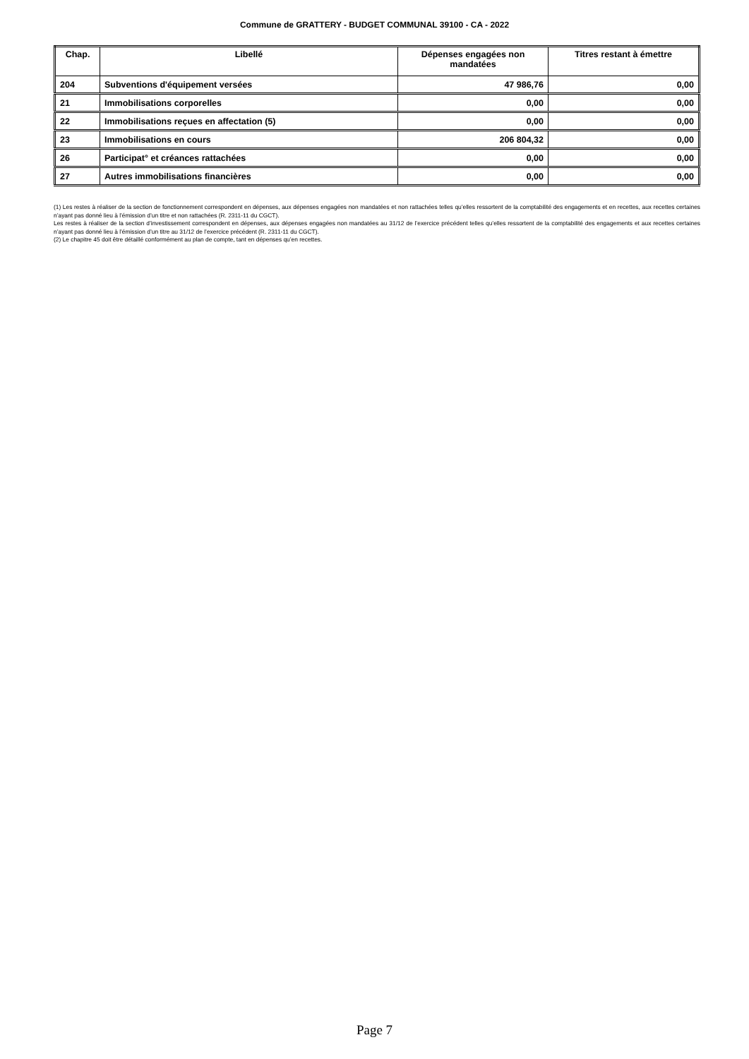Commune de GRATTERY - BUDGET COMMUNAL 39100 - CA - 2022
| Chap. | Libellé | Dépenses engagées non mandatées | Titres restant à émettre |
| --- | --- | --- | --- |
| 204 | Subventions d'équipement versées | 47 986,76 | 0,00 |
| 21 | Immobilisations corporelles | 0,00 | 0,00 |
| 22 | Immobilisations reçues en affectation (5) | 0,00 | 0,00 |
| 23 | Immobilisations en cours | 206 804,32 | 0,00 |
| 26 | Participat° et créances rattachées | 0,00 | 0,00 |
| 27 | Autres immobilisations financières | 0,00 | 0,00 |
(1) Les restes à réaliser de la section de fonctionnement correspondent en dépenses, aux dépenses engagées non mandatées et non rattachées telles qu’elles ressortent de la comptabilité des engagements et en recettes, aux recettes certaines n’ayant pas donné lieu à l’émission d’un titre et non rattachées (R. 2311-11 du CGCT).
Les restes à réaliser de la section d’investissement correspondent en dépenses, aux dépenses engagées non mandatées au 31/12 de l’exercice précédent telles qu’elles ressortent de la comptabilité des engagements et aux recettes certaines n’ayant pas donné lieu à l’émission d’un titre au 31/12 de l’exercice précédent (R. 2311-11 du CGCT).
(2) Le chapitre 45 doit être détaillé conformément au plan de compte, tant en dépenses qu’en recettes.
Page 7